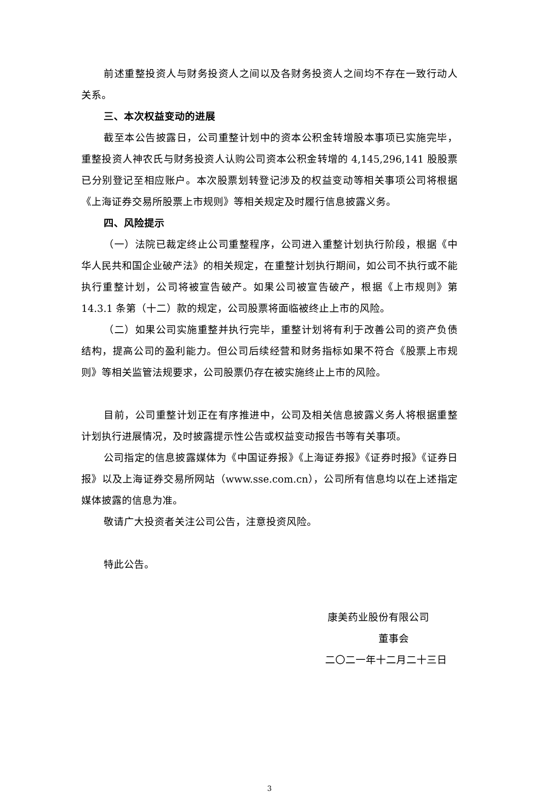前述重整投资人与财务投资人之间以及各财务投资人之间均不存在一致行动人关系。
三、本次权益变动的进展
截至本公告披露日，公司重整计划中的资本公积金转增股本事项已实施完毕，重整投资人神农氏与财务投资人认购公司资本公积金转增的 4,145,296,141 股股票已分别登记至相应账户。本次股票划转登记涉及的权益变动等相关事项公司将根据《上海证券交易所股票上市规则》等相关规定及时履行信息披露义务。
四、风险提示
（一）法院已裁定终止公司重整程序，公司进入重整计划执行阶段，根据《中华人民共和国企业破产法》的相关规定，在重整计划执行期间，如公司不执行或不能执行重整计划，公司将被宣告破产。如果公司被宣告破产，根据《上市规则》第 14.3.1 条第（十二）款的规定，公司股票将面临被终止上市的风险。
（二）如果公司实施重整并执行完毕，重整计划将有利于改善公司的资产负债结构，提高公司的盈利能力。但公司后续经营和财务指标如果不符合《股票上市规则》等相关监管法规要求，公司股票仍存在被实施终止上市的风险。
目前，公司重整计划正在有序推进中，公司及相关信息披露义务人将根据重整计划执行进展情况，及时披露提示性公告或权益变动报告书等有关事项。
公司指定的信息披露媒体为《中国证券报》《上海证券报》《证券时报》《证券日报》以及上海证券交易所网站（www.sse.com.cn），公司所有信息均以在上述指定媒体披露的信息为准。
敬请广大投资者关注公司公告，注意投资风险。
特此公告。
康美药业股份有限公司
董事会
二〇二一年十二月二十三日
3